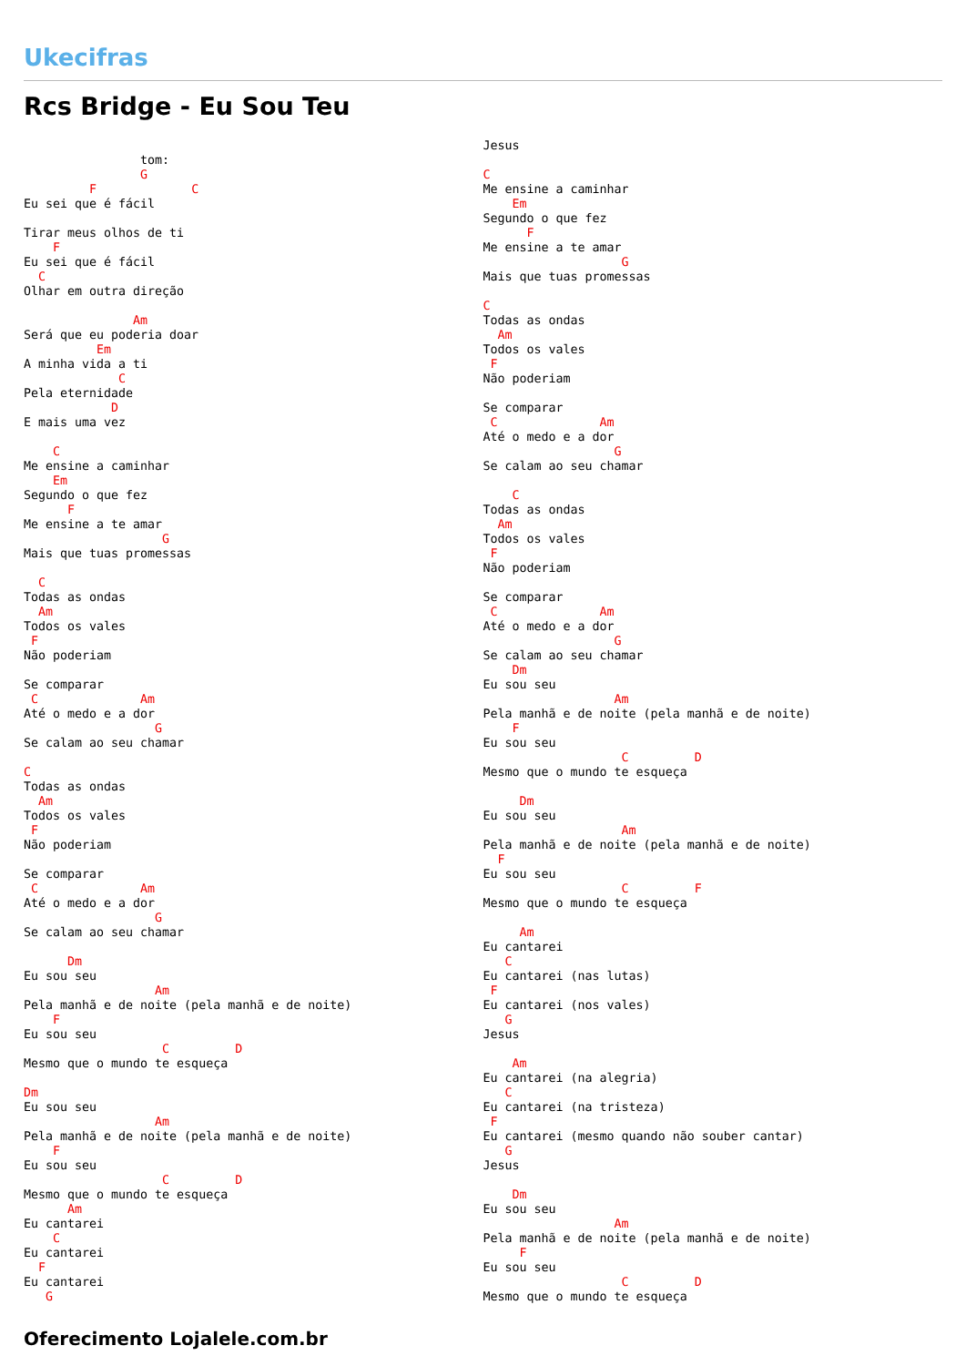Ukecifras
Rcs Bridge - Eu Sou Teu
                tom:
                G
         F             C
Eu sei que é fácil

Tirar meus olhos de ti
    F
Eu sei que é fácil
  C
Olhar em outra direção

               Am
Será que eu poderia doar
          Em
A minha vida a ti
             C
Pela eternidade
            D
E mais uma vez

    C
Me ensine a caminhar
    Em
Segundo o que fez
      F
Me ensine a te amar
                   G
Mais que tuas promessas

  C
Todas as ondas
  Am
Todos os vales
 F
Não poderiam

Se comparar
 C              Am
Até o medo e a dor
                  G
Se calam ao seu chamar

C
Todas as ondas
  Am
Todos os vales
 F
Não poderiam

Se comparar
 C              Am
Até o medo e a dor
                  G
Se calam ao seu chamar

      Dm
Eu sou seu
                  Am
Pela manhã e de noite (pela manhã e de noite)
    F
Eu sou seu
                   C         D
Mesmo que o mundo te esqueça

Dm
Eu sou seu
                  Am
Pela manhã e de noite (pela manhã e de noite)
    F
Eu sou seu
                   C         D
Mesmo que o mundo te esqueça
      Am
Eu cantarei
    C
Eu cantarei
  F
Eu cantarei
   G
Jesus

C
Me ensine a caminhar
    Em
Segundo o que fez
      F
Me ensine a te amar
                   G
Mais que tuas promessas

C
Todas as ondas
  Am
Todos os vales
 F
Não poderiam

Se comparar
 C              Am
Até o medo e a dor
                  G
Se calam ao seu chamar

    C
Todas as ondas
  Am
Todos os vales
 F
Não poderiam

Se comparar
 C              Am
Até o medo e a dor
                  G
Se calam ao seu chamar
    Dm
Eu sou seu
                  Am
Pela manhã e de noite (pela manhã e de noite)
    F
Eu sou seu
                   C         D
Mesmo que o mundo te esqueça

     Dm
Eu sou seu
                   Am
Pela manhã e de noite (pela manhã e de noite)
  F
Eu sou seu
                   C         F
Mesmo que o mundo te esqueça

     Am
Eu cantarei
   C
Eu cantarei (nas lutas)
 F
Eu cantarei (nos vales)
   G
Jesus

    Am
Eu cantarei (na alegria)
   C
Eu cantarei (na tristeza)
 F
Eu cantarei (mesmo quando não souber cantar)
   G
Jesus

    Dm
Eu sou seu
                  Am
Pela manhã e de noite (pela manhã e de noite)
     F
Eu sou seu
                   C         D
Mesmo que o mundo te esqueça
Oferecimento Lojalele.com.br